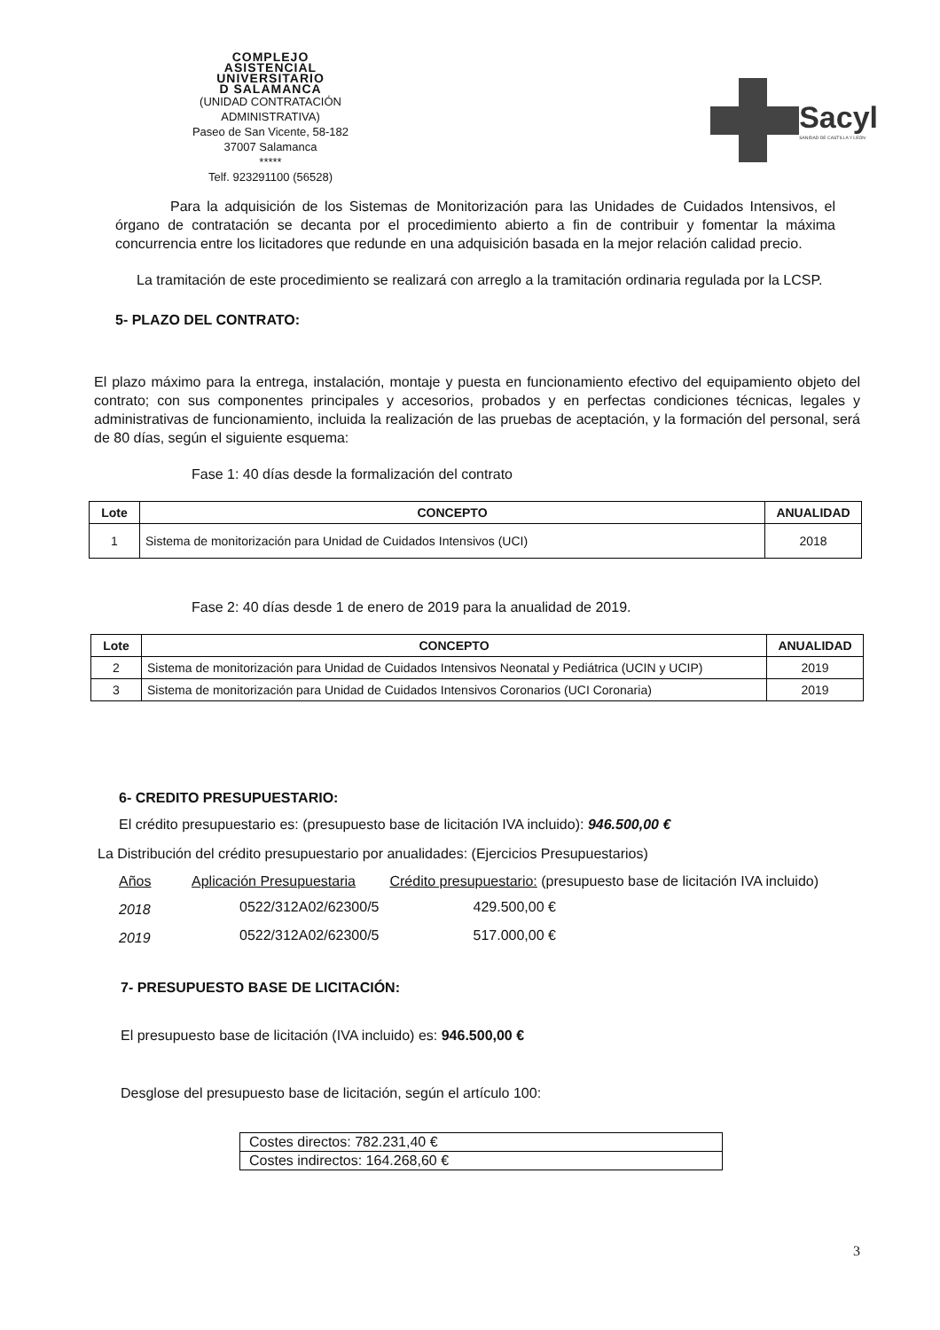COMPLEJO
ASISTENCIAL
UNIVERSITARIO
D SALAMANCA
(UNIDAD CONTRATACIÓN ADMINISTRATIVA)
Paseo de San Vicente, 58-182
37007 Salamanca
*****
Telf. 923291100 (56528)
Sacyl
SANIDAD DE CASTILLA Y LEÓN
Para la adquisición de los Sistemas de Monitorización para las Unidades de Cuidados Intensivos, el órgano de contratación se decanta por el procedimiento abierto a fin de contribuir y fomentar la máxima concurrencia entre los licitadores que redunde en una adquisición basada en la mejor relación calidad precio.
La tramitación de este procedimiento se realizará con arreglo a la tramitación ordinaria regulada por la LCSP.
5- PLAZO DEL CONTRATO:
El plazo máximo para la entrega, instalación, montaje y puesta en funcionamiento efectivo del equipamiento objeto del contrato; con sus componentes principales y accesorios, probados y en perfectas condiciones técnicas, legales y administrativas de funcionamiento, incluida la realización de las pruebas de aceptación, y la formación del personal, será de 80 días, según el siguiente esquema:
Fase 1: 40 días desde la formalización del contrato
| Lote | CONCEPTO | ANUALIDAD |
| --- | --- | --- |
| 1 | Sistema de monitorización para Unidad de Cuidados Intensivos (UCI) | 2018 |
Fase 2: 40 días desde 1 de enero de 2019 para la anualidad de 2019.
| Lote | CONCEPTO | ANUALIDAD |
| --- | --- | --- |
| 2 | Sistema de monitorización para Unidad de Cuidados Intensivos Neonatal y Pediátrica (UCIN y UCIP) | 2019 |
| 3 | Sistema de monitorización para Unidad de Cuidados Intensivos Coronarios (UCI Coronaria) | 2019 |
6- CREDITO PRESUPUESTARIO:
El crédito presupuestario es: (presupuesto base de licitación IVA incluido): 946.500,00 €
La Distribución del crédito presupuestario por anualidades: (Ejercicios Presupuestarios)
| Años | Aplicación Presupuestaria | Crédito presupuestario: (presupuesto base de licitación IVA incluido) |
| 2018 | 0522/312A02/62300/5 | 429.500,00 € |
| 2019 | 0522/312A02/62300/5 | 517.000,00 € |
7- PRESUPUESTO BASE DE LICITACIÓN:
El presupuesto base de licitación (IVA incluido) es: 946.500,00 €
Desglose del presupuesto base de licitación, según el artículo 100:
| Costes directos: 782.231,40 € |
| Costes indirectos: 164.268,60 € |
3